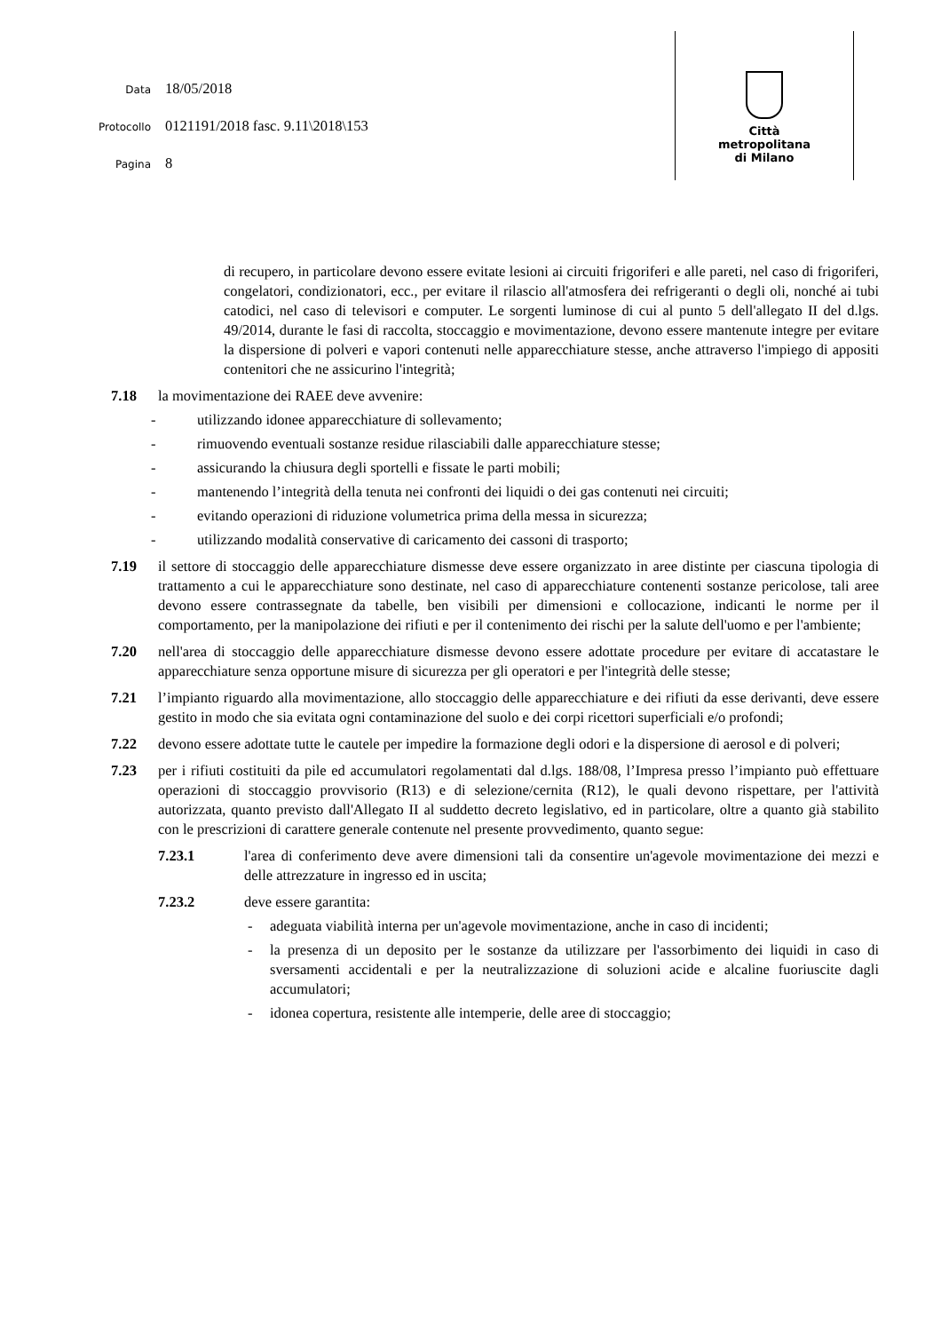Data 18/05/2018
Protocollo 0121191/2018 fasc. 9.11\2018\153
Pagina 8
Città
metropolitana
di Milano
di recupero, in particolare devono essere evitate lesioni ai circuiti frigoriferi e alle pareti, nel caso di frigoriferi, congelatori, condizionatori, ecc., per evitare il rilascio all'atmosfera dei refrigeranti o degli oli, nonché ai tubi catodici, nel caso di televisori e computer. Le sorgenti luminose di cui al punto 5 dell'allegato II del d.lgs. 49/2014, durante le fasi di raccolta, stoccaggio e movimentazione, devono essere mantenute integre per evitare la dispersione di polveri e vapori contenuti nelle apparecchiature stesse, anche attraverso l'impiego di appositi contenitori che ne assicurino l'integrità;
7.18 la movimentazione dei RAEE deve avvenire:
- utilizzando idonee apparecchiature di sollevamento;
- rimuovendo eventuali sostanze residue rilasciabili dalle apparecchiature stesse;
- assicurando la chiusura degli sportelli e fissate le parti mobili;
- mantenendo l’integrità della tenuta nei confronti dei liquidi o dei gas contenuti nei circuiti;
- evitando operazioni di riduzione volumetrica prima della messa in sicurezza;
- utilizzando modalità conservative di caricamento dei cassoni di trasporto;
7.19 il settore di stoccaggio delle apparecchiature dismesse deve essere organizzato in aree distinte per ciascuna tipologia di trattamento a cui le apparecchiature sono destinate, nel caso di apparecchiature contenenti sostanze pericolose, tali aree devono essere contrassegnate da tabelle, ben visibili per dimensioni e collocazione, indicanti le norme per il comportamento, per la manipolazione dei rifiuti e per il contenimento dei rischi per la salute dell'uomo e per l'ambiente;
7.20 nell'area di stoccaggio delle apparecchiature dismesse devono essere adottate procedure per evitare di accatastare le apparecchiature senza opportune misure di sicurezza per gli operatori e per l'integrità delle stesse;
7.21 l’impianto riguardo alla movimentazione, allo stoccaggio delle apparecchiature e dei rifiuti da esse derivanti, deve essere gestito in modo che sia evitata ogni contaminazione del suolo e dei corpi ricettori superficiali e/o profondi;
7.22 devono essere adottate tutte le cautele per impedire la formazione degli odori e la dispersione di aerosol e di polveri;
7.23 per i rifiuti costituiti da pile ed accumulatori regolamentati dal d.lgs. 188/08, l’Impresa presso l’impianto può effettuare operazioni di stoccaggio provvisorio (R13) e di selezione/cernita (R12), le quali devono rispettare, per l'attività autorizzata, quanto previsto dall'Allegato II al suddetto decreto legislativo, ed in particolare, oltre a quanto già stabilito con le prescrizioni di carattere generale contenute nel presente provvedimento, quanto segue:
7.23.1 l'area di conferimento deve avere dimensioni tali da consentire un'agevole movimentazione dei mezzi e delle attrezzature in ingresso ed in uscita;
7.23.2 deve essere garantita:
- adeguata viabilità interna per un'agevole movimentazione, anche in caso di incidenti;
- la presenza di un deposito per le sostanze da utilizzare per l'assorbimento dei liquidi in caso di sversamenti accidentali e per la neutralizzazione di soluzioni acide e alcaline fuoriuscite dagli accumulatori;
- idonea copertura, resistente alle intemperie, delle aree di stoccaggio;